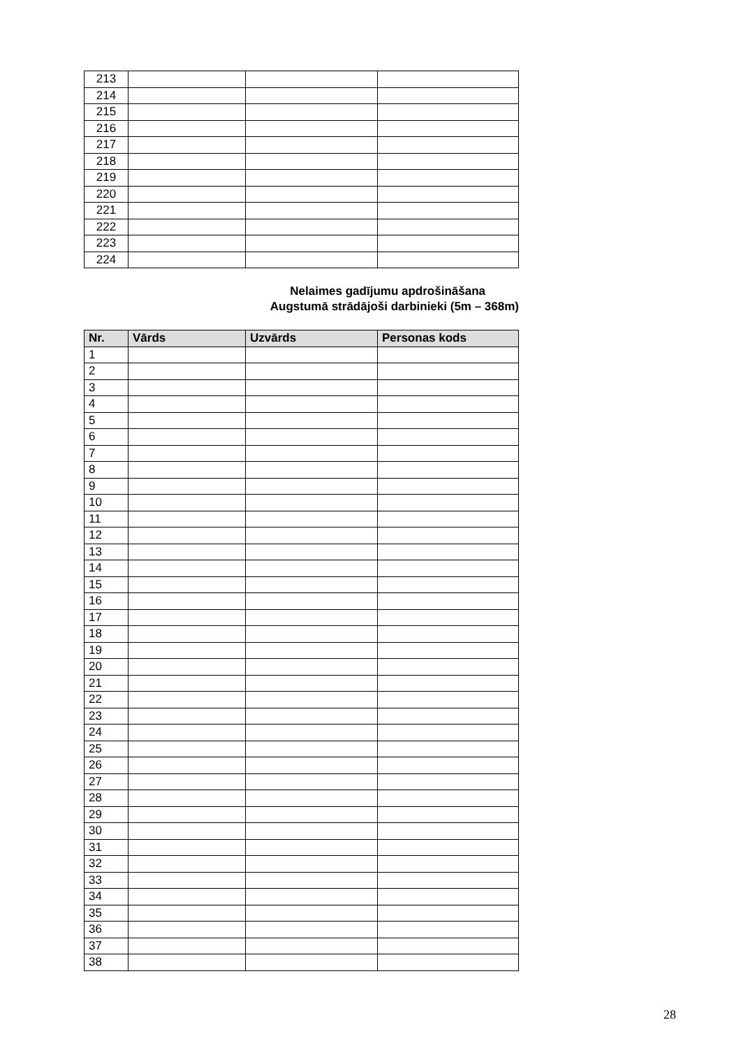| 213 | | | |
| 214 | | | |
| 215 | | | |
| 216 | | | |
| 217 | | | |
| 218 | | | |
| 219 | | | |
| 220 | | | |
| 221 | | | |
| 222 | | | |
| 223 | | | |
| 224 | | | |
Nelaimes gadījumu apdrošināšana
Augstumā strādājoši darbinieki (5m – 368m)
| Nr. | Vārds | Uzvārds | Personas kods |
| --- | --- | --- | --- |
| 1 | | | |
| 2 | | | |
| 3 | | | |
| 4 | | | |
| 5 | | | |
| 6 | | | |
| 7 | | | |
| 8 | | | |
| 9 | | | |
| 10 | | | |
| 11 | | | |
| 12 | | | |
| 13 | | | |
| 14 | | | |
| 15 | | | |
| 16 | | | |
| 17 | | | |
| 18 | | | |
| 19 | | | |
| 20 | | | |
| 21 | | | |
| 22 | | | |
| 23 | | | |
| 24 | | | |
| 25 | | | |
| 26 | | | |
| 27 | | | |
| 28 | | | |
| 29 | | | |
| 30 | | | |
| 31 | | | |
| 32 | | | |
| 33 | | | |
| 34 | | | |
| 35 | | | |
| 36 | | | |
| 37 | | | |
| 38 | | | |
28